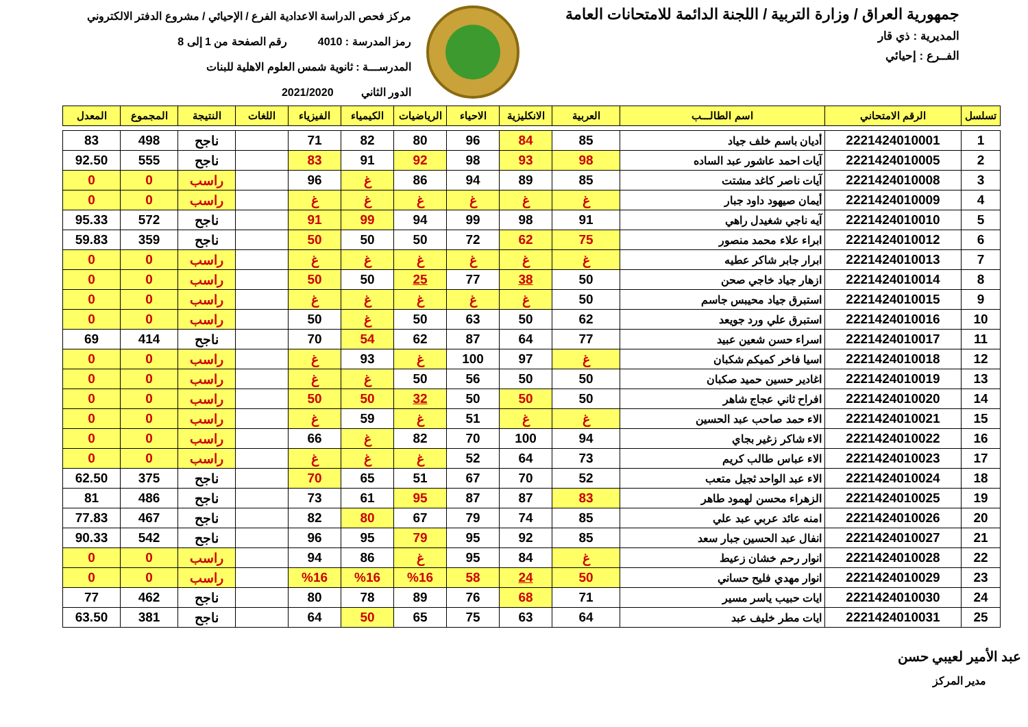جمهورية العراق / وزارة التربية / اللجنة الدائمة للامتحانات العامة
المديرية : ذي قار
الفــرع : إحيائي
مركز فحص الدراسة الاعدادية الفرع / الإحيائي / مشروع الدفتر الالكتروني
رمز المدرسة : 4010 رقم الصفحة من 1 إلى 8
المدرســـة : ثانوية شمس العلوم الاهلية للبنات
الدور الثاني 2021/2020
| تسلسل | الرقم الامتحاني | اسم الطالـــب | العربية | الانكليزية | الاحياء | الرياضيات | الكيمياء | الفيزياء | اللغات | النتيجة | المجموع | المعدل |
| --- | --- | --- | --- | --- | --- | --- | --- | --- | --- | --- | --- | --- |
| 1 | 2221424010001 | أديان باسم خلف جياد | 85 | 84 | 96 | 80 | 82 | 71 | | ناجح | 498 | 83 |
| 2 | 2221424010005 | آيات احمد عاشور عبد الساده | 98 | 93 | 98 | 92 | 91 | 83 | | ناجح | 555 | 92.50 |
| 3 | 2221424010008 | آيات ناصر كاغد مشتت | 85 | 89 | 94 | 86 | غ | 96 | | راسب | 0 | 0 |
| 4 | 2221424010009 | أيمان صيهود داود جبار | غ | غ | غ | غ | غ | غ | | راسب | 0 | 0 |
| 5 | 2221424010010 | آيه ناجي شغيدل راهي | 91 | 98 | 99 | 94 | 99 | 91 | | ناجح | 572 | 95.33 |
| 6 | 2221424010012 | ابراء علاء محمد منصور | 75 | 62 | 72 | 50 | 50 | 50 | | ناجح | 359 | 59.83 |
| 7 | 2221424010013 | ابرار جابر شاكر عطيه | غ | غ | غ | غ | غ | غ | | راسب | 0 | 0 |
| 8 | 2221424010014 | ازهار جياد خاجي صحن | 50 | 38 | 77 | 25 | 50 | 50 | | راسب | 0 | 0 |
| 9 | 2221424010015 | استبرق جياد محيبس جاسم | 50 | غ | غ | غ | غ | غ | | راسب | 0 | 0 |
| 10 | 2221424010016 | استبرق علي ورد جويعد | 62 | 50 | 63 | 50 | غ | 50 | | راسب | 0 | 0 |
| 11 | 2221424010017 | اسراء حسن شعين عبيد | 77 | 64 | 87 | 62 | 54 | 70 | | ناجح | 414 | 69 |
| 12 | 2221424010018 | اسيا فاخر كميكم شكبان | غ | 97 | 100 | غ | 93 | غ | | راسب | 0 | 0 |
| 13 | 2221424010019 | اغادير حسين حميد صكبان | 50 | 50 | 56 | 50 | غ | غ | | راسب | 0 | 0 |
| 14 | 2221424010020 | افراح ثاني عجاج شاهر | 50 | 50 | 50 | 32 | 50 | 50 | | راسب | 0 | 0 |
| 15 | 2221424010021 | الاء حمد صاحب عبد الحسين | غ | غ | 51 | غ | 59 | غ | | راسب | 0 | 0 |
| 16 | 2221424010022 | الاء شاكر زغير بجاي | 94 | 100 | 70 | 82 | غ | 66 | | راسب | 0 | 0 |
| 17 | 2221424010023 | الاء عباس طالب كريم | 73 | 64 | 52 | غ | غ | غ | | راسب | 0 | 0 |
| 18 | 2221424010024 | الاء عبد الواحد ثجيل متعب | 52 | 70 | 67 | 51 | 65 | 70 | | ناجح | 375 | 62.50 |
| 19 | 2221424010025 | الزهراء محسن لهمود طاهر | 83 | 87 | 87 | 95 | 61 | 73 | | ناجح | 486 | 81 |
| 20 | 2221424010026 | امنه عائد عربي عبد علي | 85 | 74 | 79 | 67 | 80 | 82 | | ناجح | 467 | 77.83 |
| 21 | 2221424010027 | انفال عبد الحسين جبار سعد | 85 | 92 | 95 | 79 | 95 | 96 | | ناجح | 542 | 90.33 |
| 22 | 2221424010028 | انوار رحم خشان زعيط | غ | 84 | 95 | غ | 86 | 94 | | راسب | 0 | 0 |
| 23 | 2221424010029 | انوار مهدي فليح حساني | 50 | 24 | 58 | %16 | %16 | %16 | | راسب | 0 | 0 |
| 24 | 2221424010030 | ايات حبيب ياسر مسير | 71 | 68 | 76 | 89 | 78 | 80 | | ناجح | 462 | 77 |
| 25 | 2221424010031 | ايات مطر خليف عبد | 64 | 63 | 75 | 65 | 50 | 64 | | ناجح | 381 | 63.50 |
عبد الأمير لعيبي حسن
مدير المركز